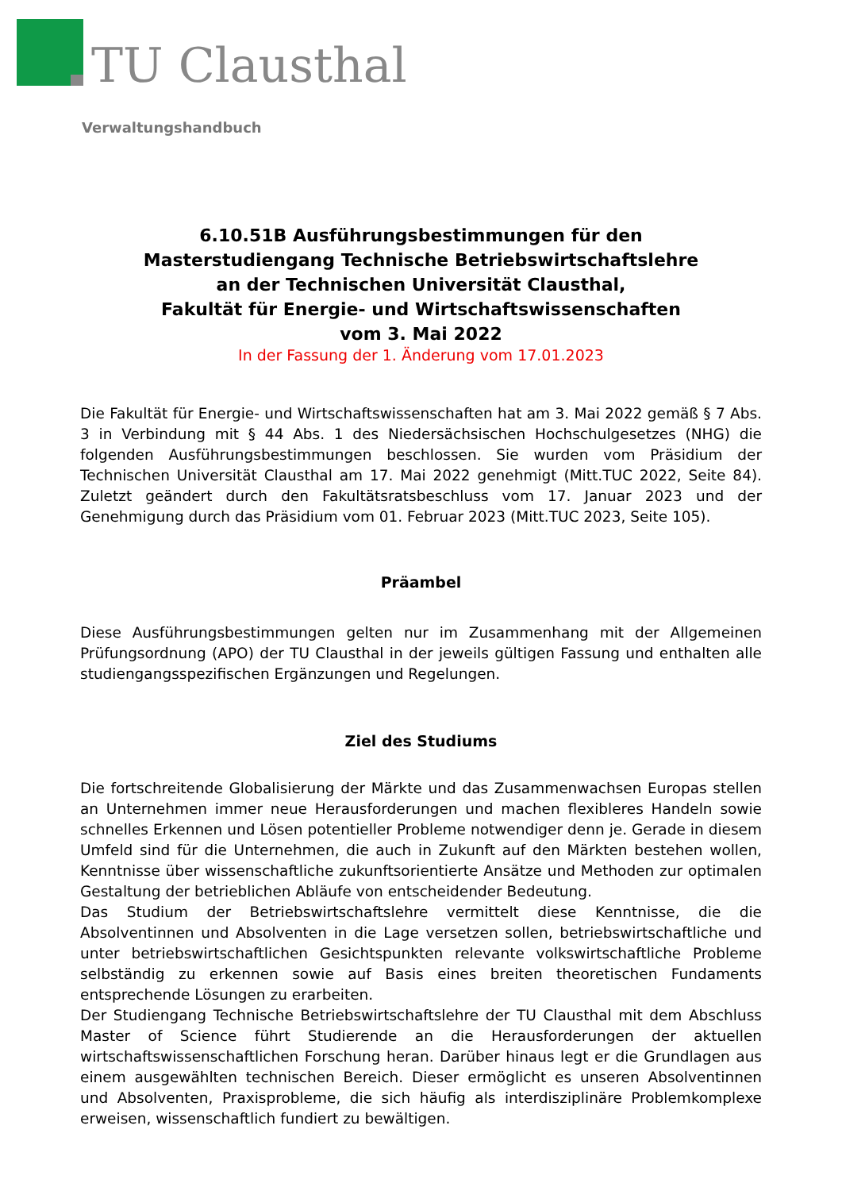TU Clausthal
Verwaltungshandbuch
6.10.51B Ausführungsbestimmungen für den
Masterstudiengang Technische Betriebswirtschaftslehre
an der Technischen Universität Clausthal,
Fakultät für Energie- und Wirtschaftswissenschaften
vom 3. Mai 2022
In der Fassung der 1. Änderung vom 17.01.2023
Die Fakultät für Energie- und Wirtschaftswissenschaften hat am 3. Mai 2022 gemäß § 7 Abs. 3 in Verbindung mit § 44 Abs. 1 des Niedersächsischen Hochschulgesetzes (NHG) die folgenden Ausführungsbestimmungen beschlossen. Sie wurden vom Präsidium der Technischen Universität Clausthal am 17. Mai 2022 genehmigt (Mitt.TUC 2022, Seite 84). Zuletzt geändert durch den Fakultätsratsbeschluss vom 17. Januar 2023 und der Genehmigung durch das Präsidium vom 01. Februar 2023 (Mitt.TUC 2023, Seite 105).
Präambel
Diese Ausführungsbestimmungen gelten nur im Zusammenhang mit der Allgemeinen Prüfungsordnung (APO) der TU Clausthal in der jeweils gültigen Fassung und enthalten alle studiengangsspezifischen Ergänzungen und Regelungen.
Ziel des Studiums
Die fortschreitende Globalisierung der Märkte und das Zusammenwachsen Europas stellen an Unternehmen immer neue Herausforderungen und machen flexibleres Handeln sowie schnelles Erkennen und Lösen potentieller Probleme notwendiger denn je. Gerade in diesem Umfeld sind für die Unternehmen, die auch in Zukunft auf den Märkten bestehen wollen, Kenntnisse über wissenschaftliche zukunftsorientierte Ansätze und Methoden zur optimalen Gestaltung der betrieblichen Abläufe von entscheidender Bedeutung.
Das Studium der Betriebswirtschaftslehre vermittelt diese Kenntnisse, die die Absolventinnen und Absolventen in die Lage versetzen sollen, betriebswirtschaftliche und unter betriebswirtschaftlichen Gesichtspunkten relevante volkswirtschaftliche Probleme selbständig zu erkennen sowie auf Basis eines breiten theoretischen Fundaments entsprechende Lösungen zu erarbeiten.
Der Studiengang Technische Betriebswirtschaftslehre der TU Clausthal mit dem Abschluss Master of Science führt Studierende an die Herausforderungen der aktuellen wirtschaftswissenschaftlichen Forschung heran. Darüber hinaus legt er die Grundlagen aus einem ausgewählten technischen Bereich. Dieser ermöglicht es unseren Absolventinnen und Absolventen, Praxisprobleme, die sich häufig als interdisziplinäre Problemkomplexe erweisen, wissenschaftlich fundiert zu bewältigen.